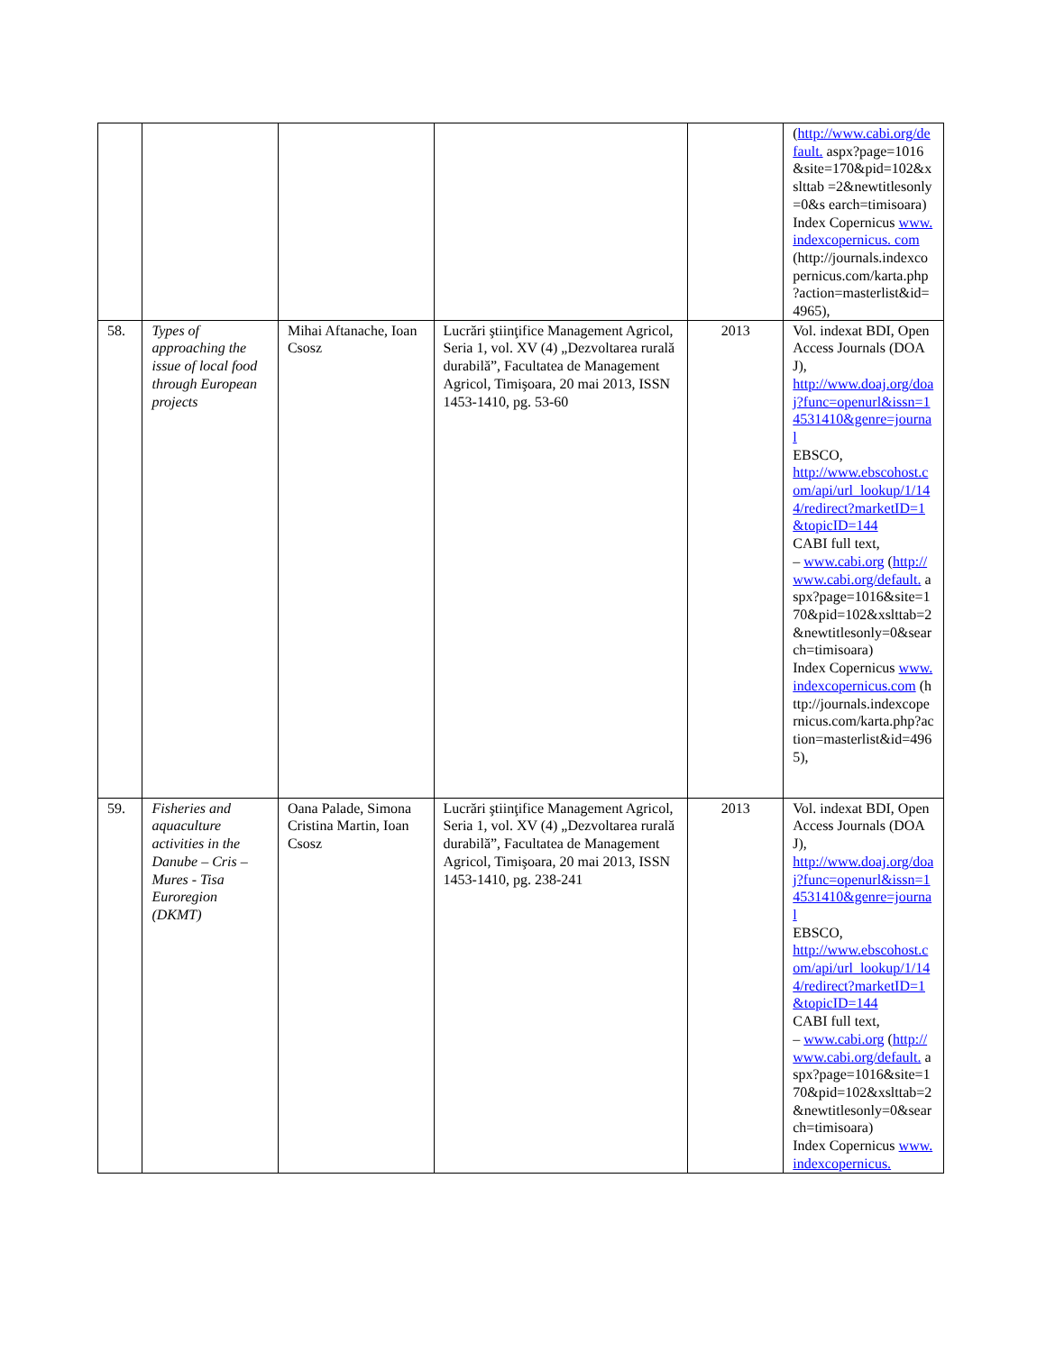| | | | | | ( http://www.cabi.org/de fault. aspx?page=1016&site=170&pid=102&xslttab =2&newtitlesonly=0&s earch=timisoara) Index Copernicus www.indexcopernicus. com (http://journals.indexco pernicus.com/karta.php ?action=masterlist&id= 4965), |
| 58. | Types of approaching the issue of local food through European projects | Mihai Aftanache, Ioan Csosz | Lucrări ştiinţifice Management Agricol, Seria 1, vol. XV (4) „Dezvoltarea rurală durabilă”, Facultatea de Management Agricol, Timişoara, 20 mai 2013, ISSN 1453-1410, pg. 53-60 | 2013 | Vol. indexat BDI, Open Access Journals (DOAJ), http://www.doaj.org/doaj?func=openurl&issn=14531410&genre=journal EBSCO, http://www.ebscohost.com/api/url_lookup/1/144/redirect?marketID=1&topicID=144 CABI full text, – www.cabi.org ( http://www.cabi.org/default. aspx?page=1016&site=170&pid=102&xslttab=2&newtitlesonly=0&search=timisoara) Index Copernicus www.indexcopernicus.com (http://journals.indexcopernicus.com/karta.php?action=masterlist&id=4965), |
| 59. | Fisheries and aquaculture activities in the Danube – Cris – Mures - Tisa Euroregion (DKMT) | Oana Palade, Simona Cristina Martin, Ioan Csosz | Lucrări ştiinţifice Management Agricol, Seria 1, vol. XV (4) „Dezvoltarea rurală durabilă”, Facultatea de Management Agricol, Timişoara, 20 mai 2013, ISSN 1453-1410, pg. 238-241 | 2013 | Vol. indexat BDI, Open Access Journals (DOAJ), http://www.doaj.org/doaj?func=openurl&issn=14531410&genre=journal EBSCO, http://www.ebscohost.com/api/url_lookup/1/144/redirect?marketID=1&topicID=144 CABI full text, – www.cabi.org ( http://www.cabi.org/default. aspx?page=1016&site=170&pid=102&xslttab=2&newtitlesonly=0&search=timisoara) Index Copernicus www.indexcopernicus. |